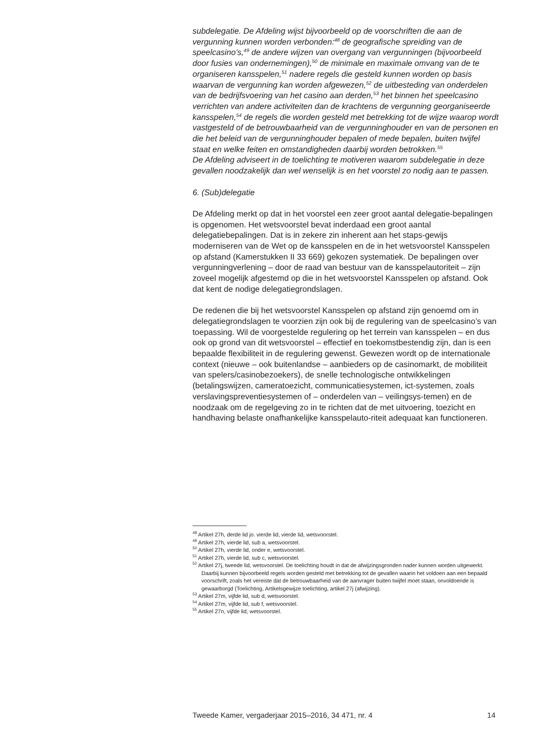subdelegatie. De Afdeling wijst bijvoorbeeld op de voorschriften die aan de vergunning kunnen worden verbonden:<sup>48</sup> de geografische spreiding van de speelcasino’s,<sup>49</sup> de andere wijzen van overgang van vergunningen (bijvoorbeeld door fusies van ondernemingen),<sup>50</sup> de minimale en maximale omvang van de te organiseren kansspelen,<sup>51</sup> nadere regels die gesteld kunnen worden op basis waarvan de vergunning kan worden afgewezen,<sup>52</sup> de uitbesteding van onderdelen van de bedrijfsvoering van het casino aan derden,<sup>53</sup> het binnen het speelcasino verrichten van andere activiteiten dan de krachtens de vergunning georganiseerde kansspelen,<sup>54</sup> de regels die worden gesteld met betrekking tot de wijze waarop wordt vastgesteld of de betrouwbaarheid van de vergunninghouder en van de personen en die het beleid van de vergunninghouder bepalen of mede bepalen, buiten twijfel staat en welke feiten en omstandigheden daarbij worden betrokken.<sup>55</sup>
De Afdeling adviseert in de toelichting te motiveren waarom subdelegatie in deze gevallen noodzakelijk dan wel wenselijk is en het voorstel zo nodig aan te passen.
6. (Sub)delegatie
De Afdeling merkt op dat in het voorstel een zeer groot aantal delegatie-bepalingen is opgenomen. Het wetsvoorstel bevat inderdaad een groot aantal delegatiebepalingen. Dat is in zekere zin inherent aan het staps-gewijs moderniseren van de Wet op de kansspelen en de in het wetsvoorstel Kansspelen op afstand (Kamerstukken II 33 669) gekozen systematiek. De bepalingen over vergunningverlening – door de raad van bestuur van de kansspelautoriteit – zijn zoveel mogelijk afgestemd op die in het wetsvoorstel Kansspelen op afstand. Ook dat kent de nodige delegatiegrondslagen.
De redenen die bij het wetsvoorstel Kansspelen op afstand zijn genoemd om in delegatiegrondslagen te voorzien zijn ook bij de regulering van de speelcasino’s van toepassing. Wil de voorgestelde regulering op het terrein van kansspelen – en dus ook op grond van dit wetsvoorstel – effectief en toekomstbestendig zijn, dan is een bepaalde flexibiliteit in de regulering gewenst. Gewezen wordt op de internationale context (nieuwe – ook buitenlandse – aanbieders op de casinomarkt, de mobiliteit van spelers/casinobezoekers), de snelle technologische ontwikkelingen (betalingswijzen, cameratoezicht, communicatiesystemen, ict-systemen, zoals verslavingspreventiesystemen of – onderdelen van – veilingsys-temen) en de noodzaak om de regelgeving zo in te richten dat de met uitvoering, toezicht en handhaving belaste onafhankelijke kansspelauto-riteit adequaat kan functioneren.
<sup>48</sup> Artikel 27h, derde lid jo. vierde lid, vierde lid, wetsvoorstel.
<sup>49</sup> Artikel 27h, vierde lid, sub a, wetsvoorstel.
<sup>50</sup> Artikel 27h, vierde lid, onder e, wetsvoorstel.
<sup>51</sup> Artikel 27h, vierde lid, sub c, wetsvoorstel.
<sup>52</sup> Artikel 27j, tweede lid, wetsvoorstel. De toelichting houdt in dat de afwijzingsgronden nader kunnen worden uitgewerkt. Daarbij kunnen bijvoorbeeld regels worden gesteld met betrekking tot de gevallen waarin het voldoen aan een bepaald voorschrift, zoals het vereiste dat de betrouwbaarheid van de aanvrager buiten twijfel moet staan, onvoldoende is gewaarborgd (Toelichting, Artikelsgewijze toelichting, artikel 27j (afwijzing).
<sup>53</sup> Artikel 27m, vijfde lid, sub d, wetsvoorstel.
<sup>54</sup> Artikel 27m, vijfde lid, sub f, wetsvoorstel.
<sup>55</sup> Artikel 27n, vijfde lid, wetsvoorstel.
Tweede Kamer, vergaderjaar 2015–2016, 34 471, nr. 4 14